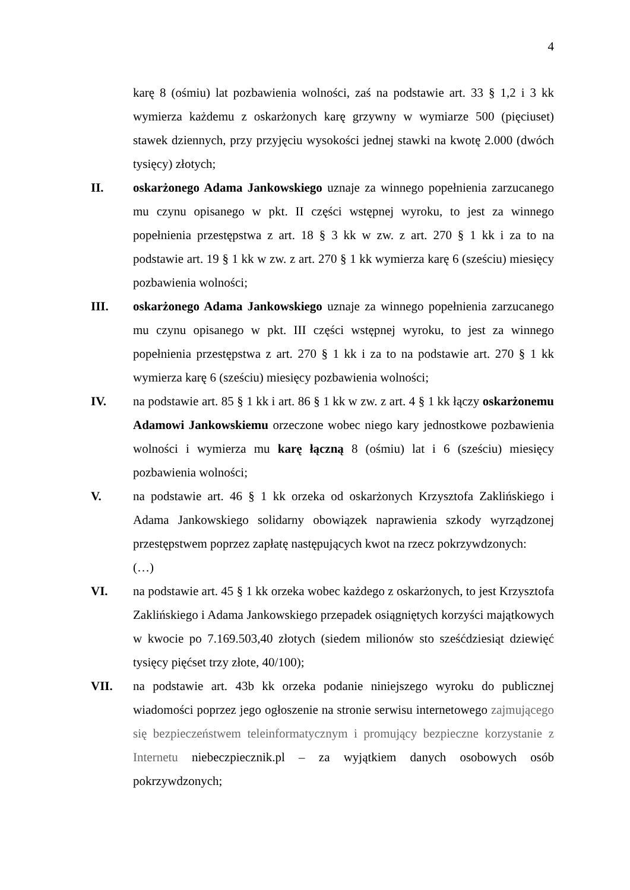4
karę 8 (ośmiu) lat pozbawienia wolności, zaś na podstawie art. 33 § 1,2 i 3 kk wymierza każdemu z oskarżonych karę grzywny w wymiarze 500 (pięciuset) stawek dziennych, przy przyjęciu wysokości jednej stawki na kwotę 2.000 (dwóch tysięcy) złotych;
II. oskarżonego Adama Jankowskiego uznaje za winnego popełnienia zarzucanego mu czynu opisanego w pkt. II części wstępnej wyroku, to jest za winnego popełnienia przestępstwa z art. 18 § 3 kk w zw. z art. 270 § 1 kk i za to na podstawie art. 19 § 1 kk w zw. z art. 270 § 1 kk wymierza karę 6 (sześciu) miesięcy pozbawienia wolności;
III. oskarżonego Adama Jankowskiego uznaje za winnego popełnienia zarzucanego mu czynu opisanego w pkt. III części wstępnej wyroku, to jest za winnego popełnienia przestępstwa z art. 270 § 1 kk i za to na podstawie art. 270 § 1 kk wymierza karę 6 (sześciu) miesięcy pozbawienia wolności;
IV. na podstawie art. 85 § 1 kk i art. 86 § 1 kk w zw. z art. 4 § 1 kk łączy oskarżonemu Adamowi Jankowskiemu orzeczone wobec niego kary jednostkowe pozbawienia wolności i wymierza mu karę łączną 8 (ośmiu) lat i 6 (sześciu) miesięcy pozbawienia wolności;
V. na podstawie art. 46 § 1 kk orzeka od oskarżonych Krzysztofa Zaklińskiego i Adama Jankowskiego solidarny obowiązek naprawienia szkody wyrządzonej przestępstwem poprzez zapłatę następujących kwot na rzecz pokrzywdzonych:
(…)
VI. na podstawie art. 45 § 1 kk orzeka wobec każdego z oskarżonych, to jest Krzysztofa Zaklińskiego i Adama Jankowskiego przepadek osiągniętych korzyści majątkowych w kwocie po 7.169.503,40 złotych (siedem milionów sto sześćdziesiąt dziewięć tysięcy pięćset trzy złote, 40/100);
VII. na podstawie art. 43b kk orzeka podanie niniejszego wyroku do publicznej wiadomości poprzez jego ogłoszenie na stronie serwisu internetowego zajmującego się bezpieczeństwem teleinformatycznym i promujący bezpieczne korzystanie z Internetu niebeczpiecznik.pl – za wyjątkiem danych osobowych osób pokrzywdzonych;